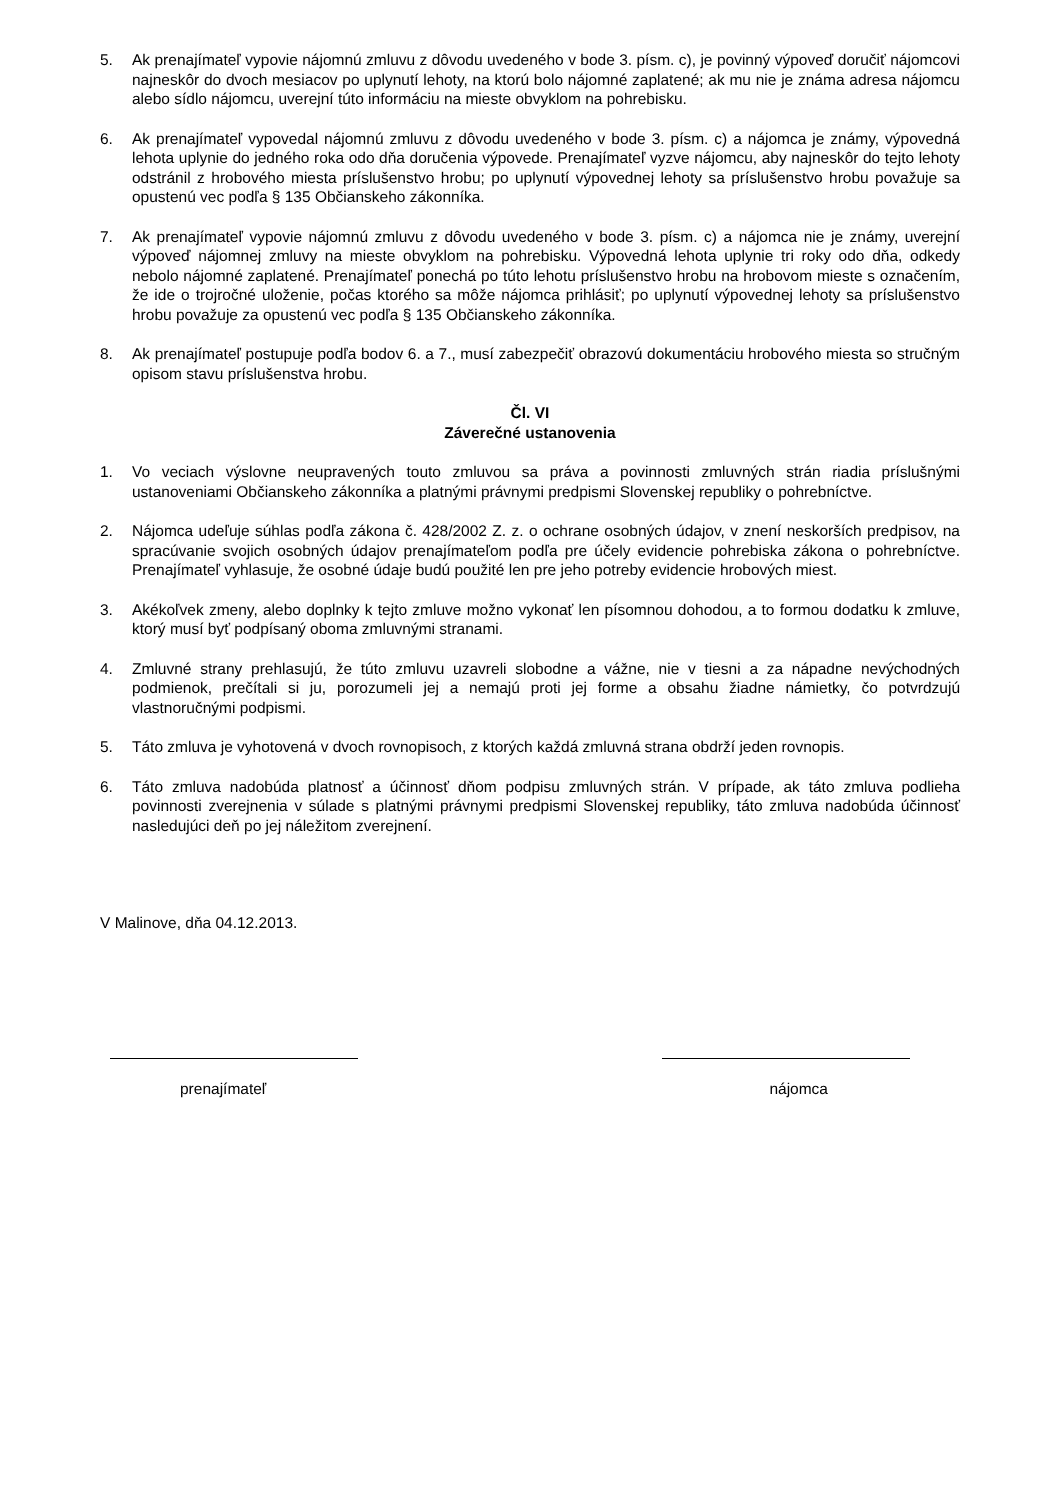5. Ak prenajímateľ vypovie nájomnú zmluvu z dôvodu uvedeného v bode 3. písm. c), je povinný výpoveď doručiť nájomcovi najneskôr do dvoch mesiacov po uplynutí lehoty, na ktorú bolo nájomné zaplatené; ak mu nie je známa adresa nájomcu alebo sídlo nájomcu, uverejní túto informáciu na mieste obvyklom na pohrebisku.
6. Ak prenajímateľ vypovedal nájomnú zmluvu z dôvodu uvedeného v bode 3. písm. c) a nájomca je známy, výpovedná lehota uplynie do jedného roka odo dňa doručenia výpovede. Prenajímateľ vyzve nájomcu, aby najneskôr do tejto lehoty odstránil z hrobového miesta príslušenstvo hrobu; po uplynutí výpovednej lehoty sa príslušenstvo hrobu považuje sa opustenú vec podľa § 135 Občianskeho zákonníka.
7. Ak prenajímateľ vypovie nájomnú zmluvu z dôvodu uvedeného v bode 3. písm. c) a nájomca nie je známy, uverejní výpoveď nájomnej zmluvy na mieste obvyklom na pohrebisku. Výpovedná lehota uplynie tri roky odo dňa, odkedy nebolo nájomné zaplatené. Prenajímateľ ponechá po túto lehotu príslušenstvo hrobu na hrobovom mieste s označením, že ide o trojročné uloženie, počas ktorého sa môže nájomca prihlásiť; po uplynutí výpovednej lehoty sa príslušenstvo hrobu považuje za opustenú vec podľa § 135 Občianskeho zákonníka.
8. Ak prenajímateľ postupuje podľa bodov 6. a 7., musí zabezpečiť obrazovú dokumentáciu hrobového miesta so stručným opisom stavu príslušenstva hrobu.
Čl. VI
Záverečné ustanovenia
1. Vo veciach výslovne neupravených touto zmluvou sa práva a povinnosti zmluvných strán riadia príslušnými ustanoveniami Občianskeho zákonníka a platnými právnymi predpismi Slovenskej republiky o pohrebníctve.
2. Nájomca udeľuje súhlas podľa zákona č. 428/2002 Z. z. o ochrane osobných údajov, v znení neskorších predpisov, na spracúvanie svojich osobných údajov prenajímateľom podľa pre účely evidencie pohrebiska zákona o pohrebníctve. Prenajímateľ vyhlasuje, že osobné údaje budú použité len pre jeho potreby evidencie hrobových miest.
3. Akékoľvek zmeny, alebo doplnky k tejto zmluve možno vykonať len písomnou dohodou, a to formou dodatku k zmluve, ktorý musí byť podpísaný oboma zmluvnými stranami.
4. Zmluvné strany prehlasujú, že túto zmluvu uzavreli slobodne a vážne, nie v tiesni a za nápadne nevýchodných podmienok, prečítali si ju, porozumeli jej a nemajú proti jej forme a obsahu žiadne námietky, čo potvrdzujú vlastnoručnými podpismi.
5. Táto zmluva je vyhotovená v dvoch rovnopisoch, z ktorých každá zmluvná strana obdrží jeden rovnopis.
6. Táto zmluva nadobúda platnosť a účinnosť dňom podpisu zmluvných strán. V prípade, ak táto zmluva podlieha povinnosti zverejnenia v súlade s platnými právnymi predpismi Slovenskej republiky, táto zmluva nadobúda účinnosť nasledujúci deň po jej náležitom zverejnení.
V Malinove, dňa 04.12.2013.
prenajímateľ nájomca